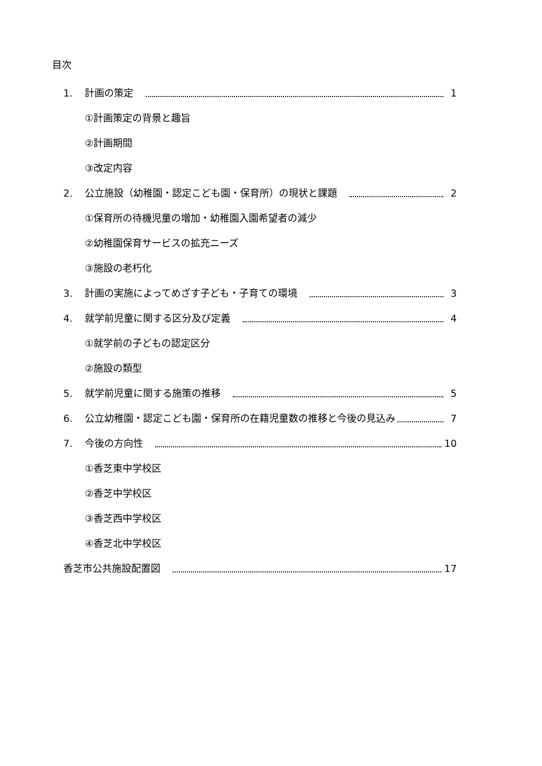目次
1. 計画の策定 1
①計画策定の背景と趣旨
②計画期間
③改定内容
2. 公立施設（幼稚園・認定こども園・保育所）の現状と課題 2
①保育所の待機児童の増加・幼稚園入園希望者の減少
②幼稚園保育サービスの拡充ニーズ
③施設の老朽化
3. 計画の実施によってめざす子ども・子育ての環境 3
4. 就学前児童に関する区分及び定義 4
①就学前の子どもの認定区分
②施設の類型
5. 就学前児童に関する施策の推移 5
6. 公立幼稚園・認定こども園・保育所の在籍児童数の推移と今後の見込み 7
7. 今後の方向性 10
①香芝東中学校区
②香芝中学校区
③香芝西中学校区
④香芝北中学校区
香芝市公共施設配置図 17